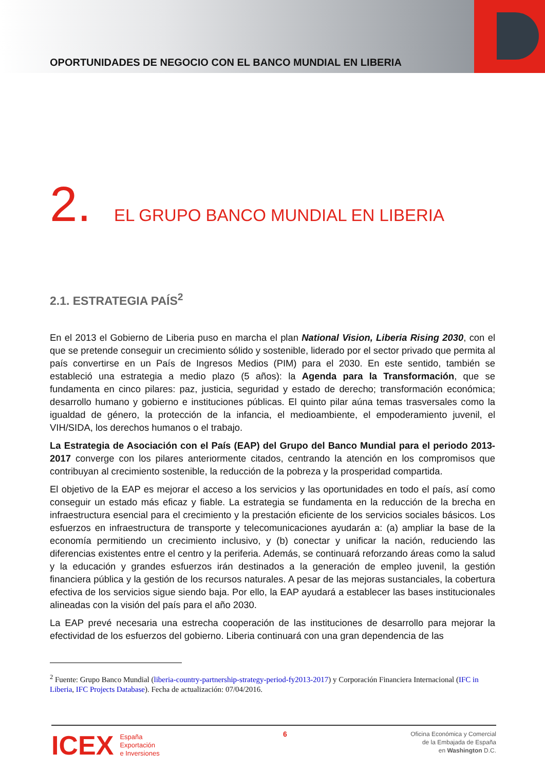OPORTUNIDADES DE NEGOCIO CON EL BANCO MUNDIAL EN LIBERIA
2. EL GRUPO BANCO MUNDIAL EN LIBERIA
2.1. ESTRATEGIA PAÍS<sup>2</sup>
En el 2013 el Gobierno de Liberia puso en marcha el plan National Vision, Liberia Rising 2030, con el que se pretende conseguir un crecimiento sólido y sostenible, liderado por el sector privado que permita al país convertirse en un País de Ingresos Medios (PIM) para el 2030. En este sentido, también se estableció una estrategia a medio plazo (5 años): la Agenda para la Transformación, que se fundamenta en cinco pilares: paz, justicia, seguridad y estado de derecho; transformación económica; desarrollo humano y gobierno e instituciones públicas. El quinto pilar aúna temas trasversales como la igualdad de género, la protección de la infancia, el medioambiente, el empoderamiento juvenil, el VIH/SIDA, los derechos humanos o el trabajo.
La Estrategia de Asociación con el País (EAP) del Grupo del Banco Mundial para el periodo 2013-2017 converge con los pilares anteriormente citados, centrando la atención en los compromisos que contribuyan al crecimiento sostenible, la reducción de la pobreza y la prosperidad compartida.
El objetivo de la EAP es mejorar el acceso a los servicios y las oportunidades en todo el país, así como conseguir un estado más eficaz y fiable. La estrategia se fundamenta en la reducción de la brecha en infraestructura esencial para el crecimiento y la prestación eficiente de los servicios sociales básicos. Los esfuerzos en infraestructura de transporte y telecomunicaciones ayudarán a: (a) ampliar la base de la economía permitiendo un crecimiento inclusivo, y (b) conectar y unificar la nación, reduciendo las diferencias existentes entre el centro y la periferia. Además, se continuará reforzando áreas como la salud y la educación y grandes esfuerzos irán destinados a la generación de empleo juvenil, la gestión financiera pública y la gestión de los recursos naturales. A pesar de las mejoras sustanciales, la cobertura efectiva de los servicios sigue siendo baja. Por ello, la EAP ayudará a establecer las bases institucionales alineadas con la visión del país para el año 2030.
La EAP prevé necesaria una estrecha cooperación de las instituciones de desarrollo para mejorar la efectividad de los esfuerzos del gobierno. Liberia continuará con una gran dependencia de las
<sup>2</sup> Fuente: Grupo Banco Mundial (liberia-country-partnership-strategy-period-fy2013-2017) y Corporación Financiera Internacional (IFC in Liberia, IFC Projects Database). Fecha de actualización: 07/04/2016.
ICEX España
Exportación
e Inversiones
6
Oficina Económica y Comercial
de la Embajada de España
en Washington D.C.